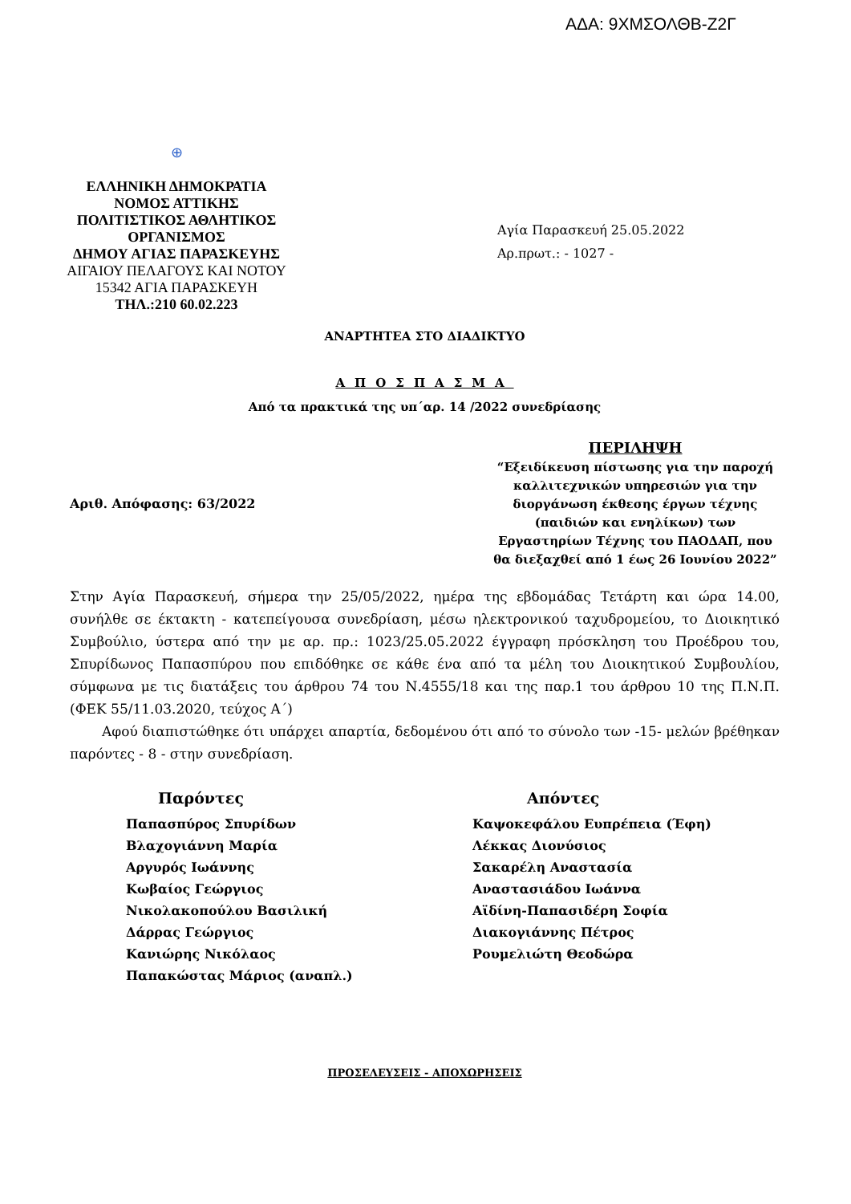ΑΔΑ: 9ΧΜΣΟΛΘΒ-Ζ2Γ
⊕
ΕΛΛΗΝΙΚΗ ΔΗΜΟΚΡΑΤΙΑ
ΝΟΜΟΣ ΑΤΤΙΚΗΣ
ΠΟΛΙΤΙΣΤΙΚΟΣ ΑΘΛΗΤΙΚΟΣ ΟΡΓΑΝΙΣΜΟΣ
ΔΗΜΟΥ ΑΓΙΑΣ ΠΑΡΑΣΚΕΥΗΣ
ΑΙΓΑΙΟΥ ΠΕΛΑΓΟΥΣ ΚΑΙ ΝΟΤΟΥ
15342 ΑΓΙΑ ΠΑΡΑΣΚΕΥΗ
ΤΗΛ.:210 60.02.223
Αγία Παρασκευή 25.05.2022
Αρ.πρωτ.: - 1027 -
ΑΝΑΡΤΗΤΕΑ ΣΤΟ ΔΙΑΔΙΚΤΥΟ
ΑΠΟΣΠΑΣΜΑ
Από τα πρακτικά της υπ΄αρ. 14 /2022 συνεδρίασης
Αριθ. Απόφασης: 63/2022
ΠΕΡΙΛΗΨΗ
“Εξειδίκευση πίστωσης για την παροχή καλλιτεχνικών υπηρεσιών για την διοργάνωση έκθεσης έργων τέχνης (παιδιών και ενηλίκων) των Εργαστηρίων Τέχνης του ΠΑΟΔΑΠ, που θα διεξαχθεί από 1 έως 26 Ιουνίου 2022”
Στην Αγία Παρασκευή, σήμερα την 25/05/2022, ημέρα της εβδομάδας Τετάρτη και ώρα 14.00, συνήλθε σε έκτακτη - κατεπείγουσα συνεδρίαση, μέσω ηλεκτρονικού ταχυδρομείου, το Διοικητικό Συμβούλιο, ύστερα από την με αρ. πρ.: 1023/25.05.2022 έγγραφη πρόσκληση του Προέδρου του, Σπυρίδωνος Παπασπύρου που επιδόθηκε σε κάθε ένα από τα μέλη του Διοικητικού Συμβουλίου, σύμφωνα με τις διατάξεις του άρθρου 74 του Ν.4555/18 και της παρ.1 του άρθρου 10 της Π.Ν.Π. (ΦΕΚ 55/11.03.2020, τεύχος Α΄)
Αφού διαπιστώθηκε ότι υπάρχει απαρτία, δεδομένου ότι από το σύνολο των -15- μελών βρέθηκαν παρόντες - 8 - στην συνεδρίαση.
Παρόντες
Παπασπύρος Σπυρίδων
Βλαχογιάννη Μαρία
Αργυρός Ιωάννης
Κωβαίος Γεώργιος
Νικολακοπούλου Βασιλική
Δάρρας Γεώργιος
Κανιώρης Νικόλαος
Παπακώστας Μάριος (αναπλ.)
Απόντες
Καψοκεφάλου Ευπρέπεια (Έφη)
Λέκκας Διονύσιος
Σακαρέλη Αναστασία
Αναστασιάδου Ιωάννα
Αϊδίνη-Παπασιδέρη Σοφία
Διακογιάννης Πέτρος
Ρουμελιώτη Θεοδώρα
ΠΡΟΣΕΛΕΥΣΕΙΣ - ΑΠΟΧΩΡΗΣΕΙΣ